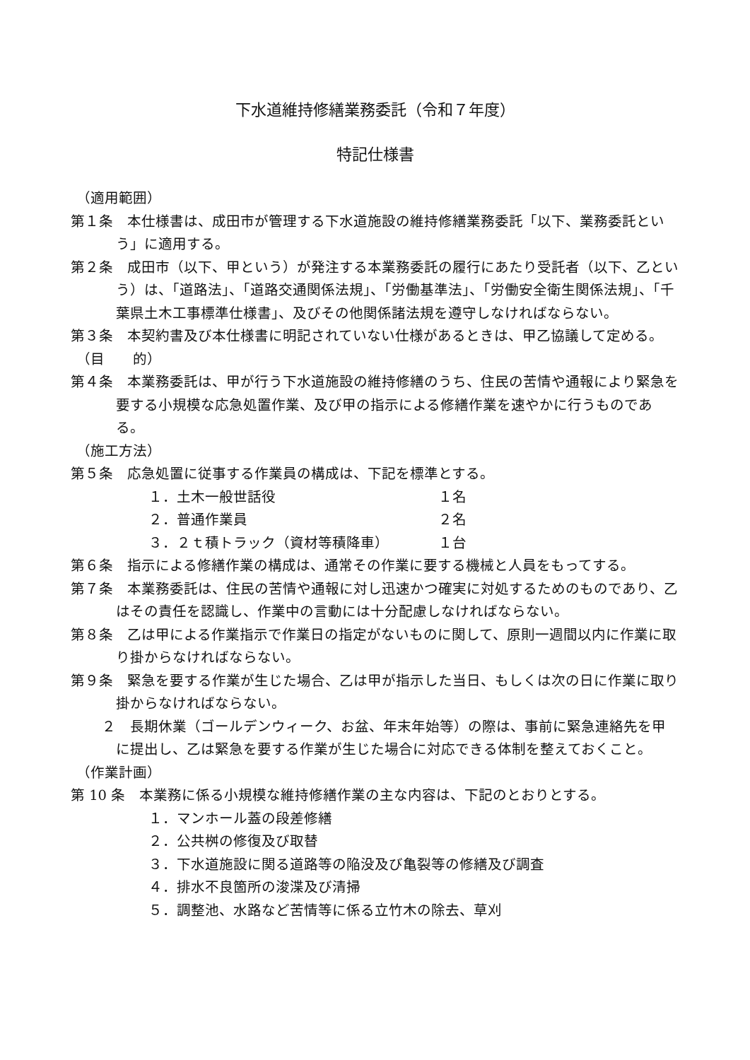下水道維持修繕業務委託（令和７年度）
特記仕様書
（適用範囲）
第１条　本仕様書は、成田市が管理する下水道施設の維持修繕業務委託「以下、業務委託という」に適用する。
第２条　成田市（以下、甲という）が発注する本業務委託の履行にあたり受託者（以下、乙という）は、「道路法」、「道路交通関係法規」、「労働基準法」、「労働安全衛生関係法規」、「千葉県土木工事標準仕様書」、及びその他関係諸法規を遵守しなければならない。
第３条　本契約書及び本仕様書に明記されていない仕様があるときは、甲乙協議して定める。
（目　　的）
第４条　本業務委託は、甲が行う下水道施設の維持修繕のうち、住民の苦情や通報により緊急を要する小規模な応急処置作業、及び甲の指示による修繕作業を速やかに行うものである。
（施工方法）
第５条　応急処置に従事する作業員の構成は、下記を標準とする。
１．土木一般世話役 １名
２．普通作業員 ２名
３．２ｔ積トラック（資材等積降車） １台
第６条　指示による修繕作業の構成は、通常その作業に要する機械と人員をもってする。
第７条　本業務委託は、住民の苦情や通報に対し迅速かつ確実に対処するためのものであり、乙はその責任を認識し、作業中の言動には十分配慮しなければならない。
第８条　乙は甲による作業指示で作業日の指定がないものに関して、原則一週間以内に作業に取り掛からなければならない。
第９条　緊急を要する作業が生じた場合、乙は甲が指示した当日、もしくは次の日に作業に取り掛からなければならない。
２　長期休業（ゴールデンウィーク、お盆、年末年始等）の際は、事前に緊急連絡先を甲に提出し、乙は緊急を要する作業が生じた場合に対応できる体制を整えておくこと。
（作業計画）
第 10 条　本業務に係る小規模な維持修繕作業の主な内容は、下記のとおりとする。
１．マンホール蓋の段差修繕
２．公共桝の修復及び取替
３．下水道施設に関る道路等の陥没及び亀裂等の修繕及び調査
４．排水不良箇所の浚渫及び清掃
５．調整池、水路など苦情等に係る立竹木の除去、草刈